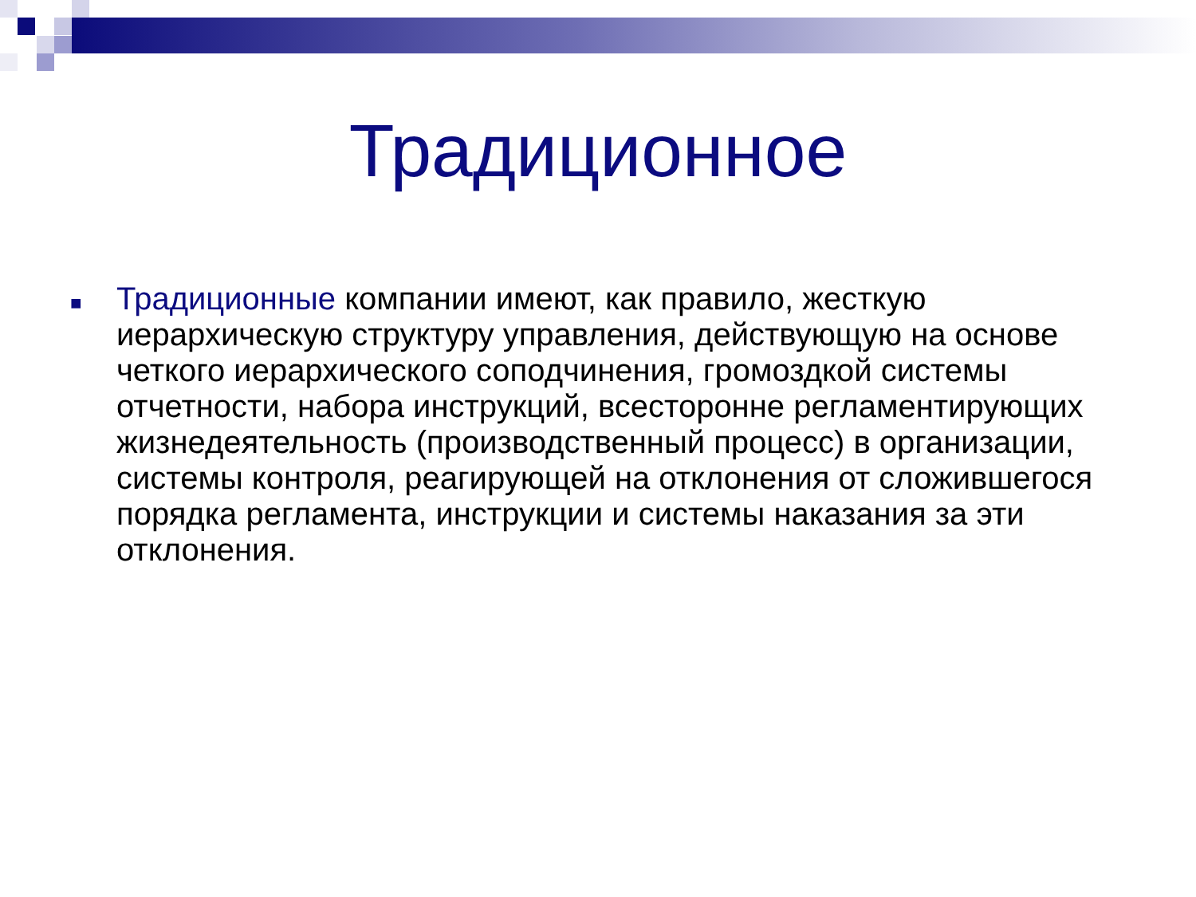Традиционное
■
Традиционные компании имеют, как правило, жесткую иерархическую структуру управления, действующую на основе четкого иерархического соподчинения, громоздкой системы отчетности, набора инструкций, всесторонне регламентирующих жизнедеятельность (производственный процесс) в организации, системы контроля, реагирующей на отклонения от сложившегося порядка регламента, инструкции и системы наказания за эти отклонения.